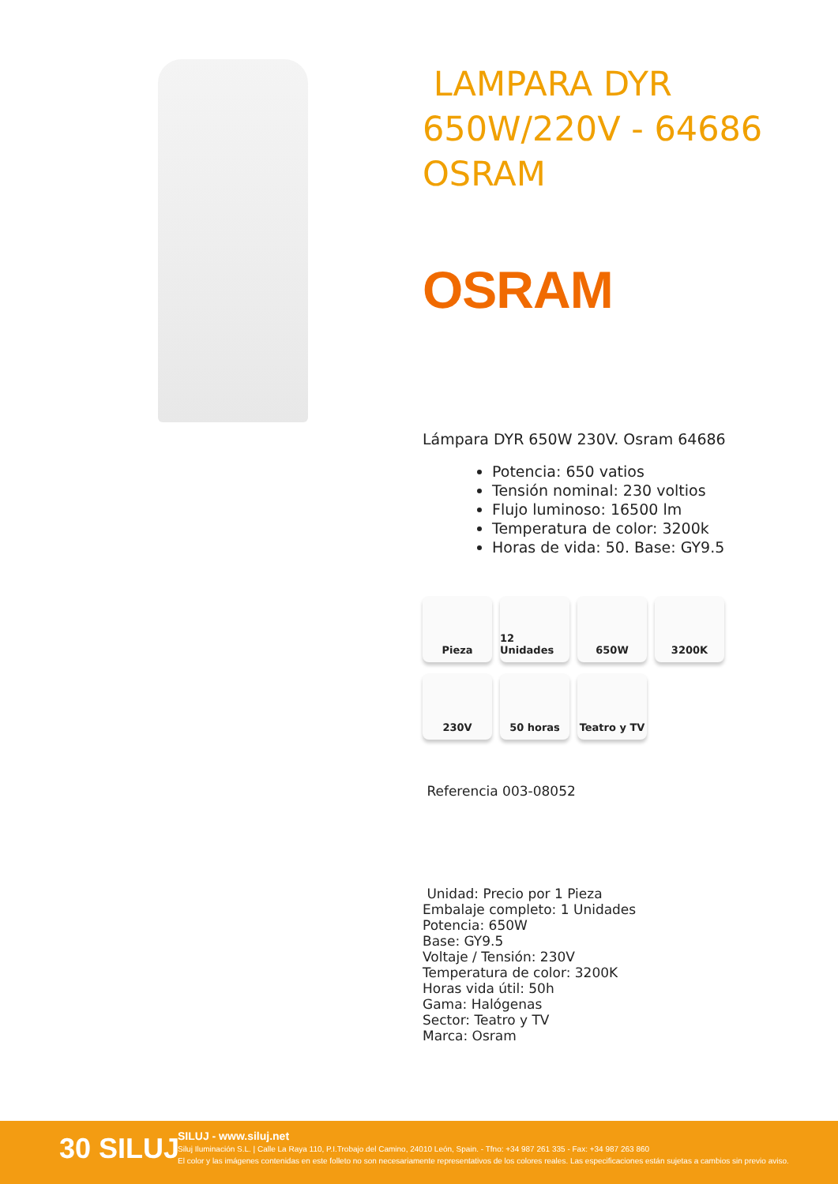LAMPARA DYR 650W/220V - 64686 OSRAM
OSRAM
Lámpara DYR 650W 230V. Osram 64686
Potencia: 650 vatios
Tensión nominal: 230 voltios
Flujo luminoso: 16500 lm
Temperatura de color: 3200k
Horas de vida: 50. Base: GY9.5
Pieza
12 Unidades
650W
3200K
230V
50 horas
Teatro y TV
Referencia 003-08052
Unidad: Precio por 1 Pieza
Embalaje completo: 1 Unidades
Potencia: 650W
Base: GY9.5
Voltaje / Tensión: 230V
Temperatura de color: 3200K
Horas vida útil: 50h
Gama: Halógenas
Sector: Teatro y TV
Marca: Osram
30 SILUJ
SILUJ - www.siluj.net
Siluj Iluminación S.L. | Calle La Raya 110, P.I.Trobajo del Camino, 24010 León, Spain. - Tfno: +34 987 261 335 - Fax: +34 987 263 860
El color y las imágenes contenidas en este folleto no son necesariamente representativos de los colores reales. Las especificaciones están sujetas a cambios sin previo aviso.